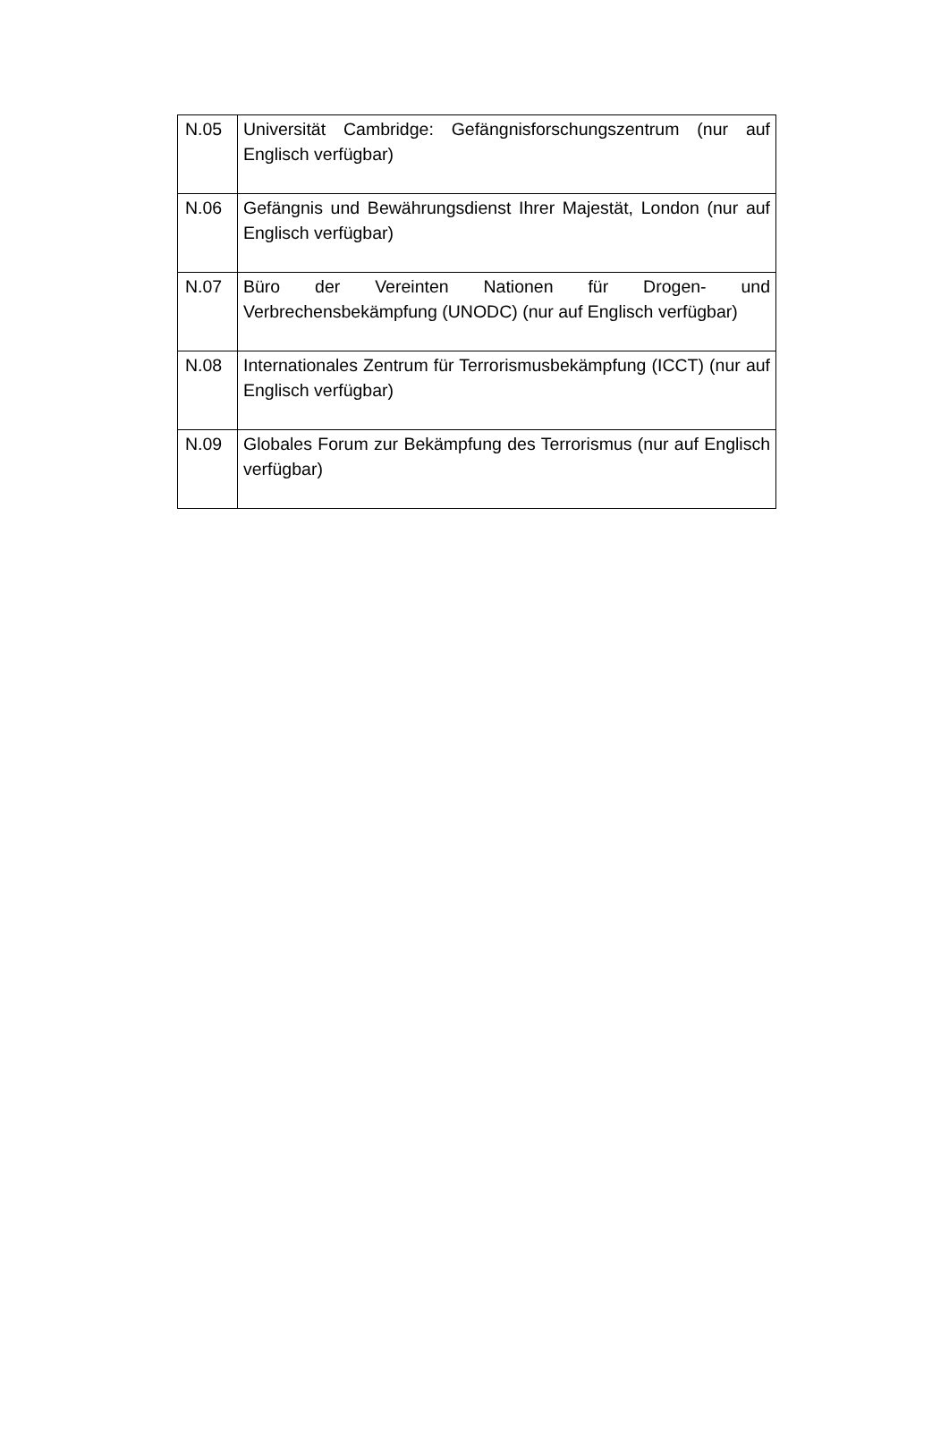| N.05 | Universität Cambridge: Gefängnisforschungszentrum (nur auf Englisch verfügbar) |
| N.06 | Gefängnis und Bewährungsdienst Ihrer Majestät, London (nur auf Englisch verfügbar) |
| N.07 | Büro der Vereinten Nationen für Drogen- und Verbrechensbekämpfung (UNODC) (nur auf Englisch verfügbar) |
| N.08 | Internationales Zentrum für Terrorismusbekämpfung (ICCT) (nur auf Englisch verfügbar) |
| N.09 | Globales Forum zur Bekämpfung des Terrorismus (nur auf Englisch verfügbar) |